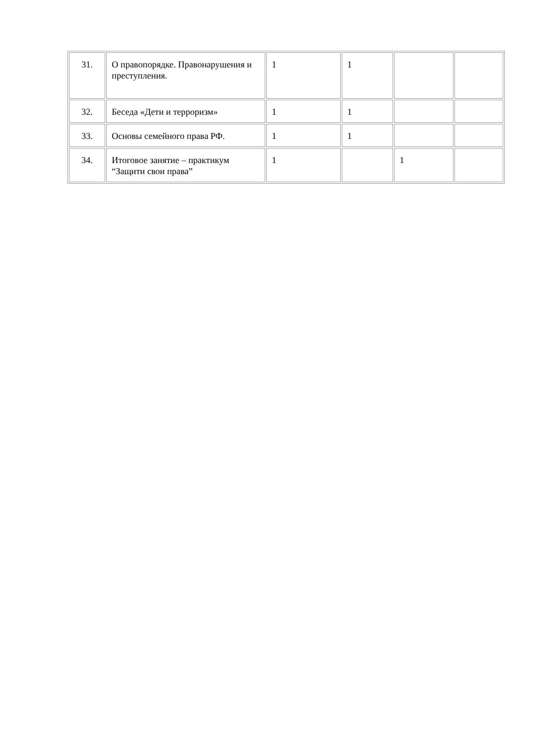| 31. | О правопорядке. Правонарушения и преступления. | 1 | 1 | | |
| 32. | Беседа «Дети и терроризм» | 1 | 1 | | |
| 33. | Основы семейного права РФ. | 1 | 1 | | |
| 34. | Итоговое занятие – практикум “Защити свои права” | 1 | | 1 | |